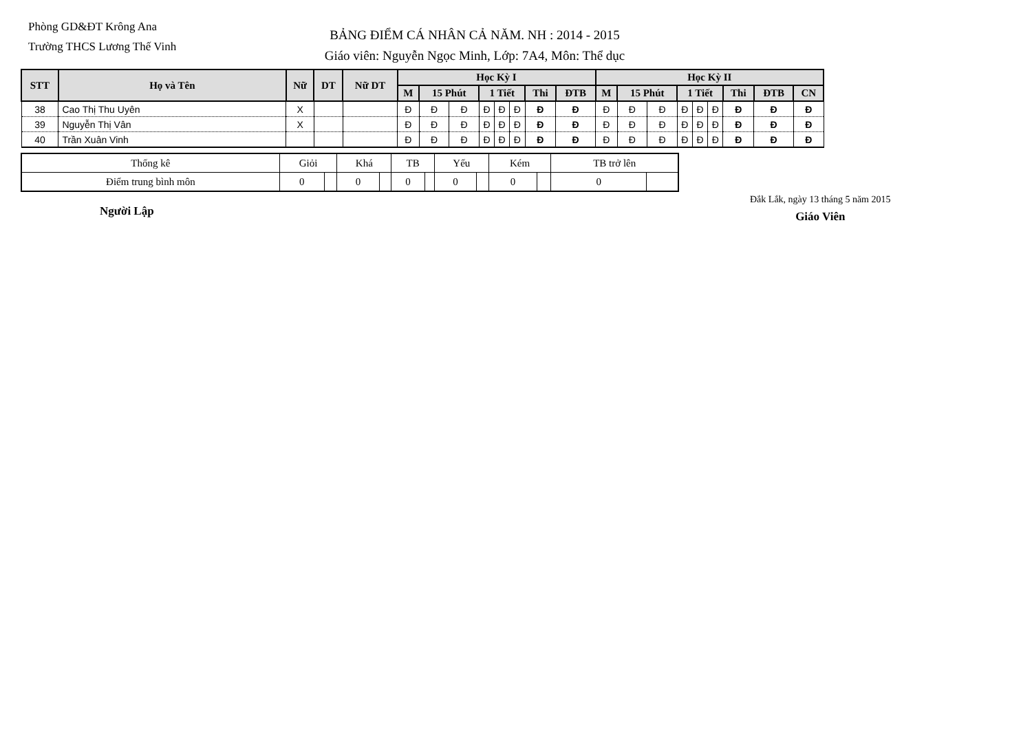Phòng GD&ĐT Krông Ana
Trường THCS Lương Thế Vinh
BẢNG ĐIỂM CÁ NHÂN CẢ NĂM. NH : 2014 - 2015
Giáo viên: Nguyễn Ngọc Minh, Lớp: 7A4, Môn: Thể dục
| STT | Họ và Tên | Nữ | DT | Nữ DT | Học Kỳ I | | | | | | | | Học Kỳ II | | | | | | | | |
| --- | --- | --- | --- | --- | --- | --- | --- | --- | --- | --- | --- | --- | --- | --- | --- | --- | --- | --- | --- | --- | --- |
| | | | | | M | 15 Phút | | 1 Tiết | | | Thi | ĐTB | M | 15 Phút | | 1 Tiết | | | Thi | ĐTB | CN |
| 38 | Cao Thị Thu Uyên | X | | | Đ | Đ | Đ | Đ | Đ | Đ | Đ | Đ | Đ | Đ | Đ | Đ | Đ | Đ | Đ | Đ | Đ |
| 39 | Nguyễn Thị Vân | X | | | Đ | Đ | Đ | Đ | Đ | Đ | Đ | Đ | Đ | Đ | Đ | Đ | Đ | Đ | Đ | Đ | Đ |
| 40 | Trần Xuân Vinh | | | | Đ | Đ | Đ | Đ | Đ | Đ | Đ | Đ | Đ | Đ | Đ | Đ | Đ | Đ | Đ | Đ | Đ |
| Thống kê | Giỏi | | Khá | | TB | | Yếu | | Kém | | TB trở lên | |
| Điểm trung bình môn | 0 | | 0 | | 0 | | 0 | | 0 | | 0 | |
Người Lập
Đắk Lắk, ngày 13 tháng 5 năm 2015
Giáo Viên